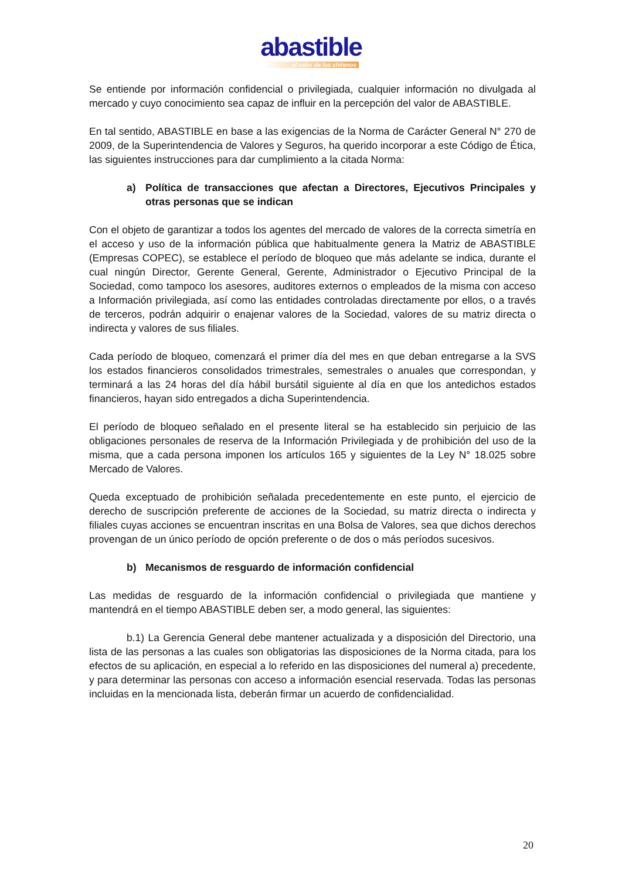abastible
el calor de los chilenos
Se entiende por información confidencial o privilegiada, cualquier información no divulgada al mercado y cuyo conocimiento sea capaz de influir en la percepción del valor de ABASTIBLE.
En tal sentido, ABASTIBLE en base a las exigencias de la Norma de Carácter General N° 270 de 2009, de la Superintendencia de Valores y Seguros, ha querido incorporar a este Código de Ética, las siguientes instrucciones para dar cumplimiento a la citada Norma:
a) Política de transacciones que afectan a Directores, Ejecutivos Principales y otras personas que se indican
Con el objeto de garantizar a todos los agentes del mercado de valores de la correcta simetría en el acceso y uso de la información pública que habitualmente genera la Matriz de ABASTIBLE (Empresas COPEC), se establece el período de bloqueo que más adelante se indica, durante el cual ningún Director, Gerente General, Gerente, Administrador o Ejecutivo Principal de la Sociedad, como tampoco los asesores, auditores externos o empleados de la misma con acceso a Información privilegiada, así como las entidades controladas directamente por ellos, o a través de terceros, podrán adquirir o enajenar valores de la Sociedad, valores de su matriz directa o indirecta y valores de sus filiales.
Cada período de bloqueo, comenzará el primer día del mes en que deban entregarse a la SVS los estados financieros consolidados trimestrales, semestrales o anuales que correspondan, y terminará a las 24 horas del día hábil bursátil siguiente al día en que los antedichos estados financieros, hayan sido entregados a dicha Superintendencia.
El período de bloqueo señalado en el presente literal se ha establecido sin perjuicio de las obligaciones personales de reserva de la Información Privilegiada y de prohibición del uso de la misma, que a cada persona imponen los artículos 165 y siguientes de la Ley N° 18.025 sobre Mercado de Valores.
Queda exceptuado de prohibición señalada precedentemente en este punto, el ejercicio de derecho de suscripción preferente de acciones de la Sociedad, su matriz directa o indirecta y filiales cuyas acciones se encuentran inscritas en una Bolsa de Valores, sea que dichos derechos provengan de un único período de opción preferente o de dos o más períodos sucesivos.
b) Mecanismos de resguardo de información confidencial
Las medidas de resguardo de la información confidencial o privilegiada que mantiene y mantendrá en el tiempo ABASTIBLE deben ser, a modo general, las siguientes:
b.1) La Gerencia General debe mantener actualizada y a disposición del Directorio, una lista de las personas a las cuales son obligatorias las disposiciones de la Norma citada, para los efectos de su aplicación, en especial a lo referido en las disposiciones del numeral a) precedente, y para determinar las personas con acceso a información esencial reservada. Todas las personas incluidas en la mencionada lista, deberán firmar un acuerdo de confidencialidad.
20